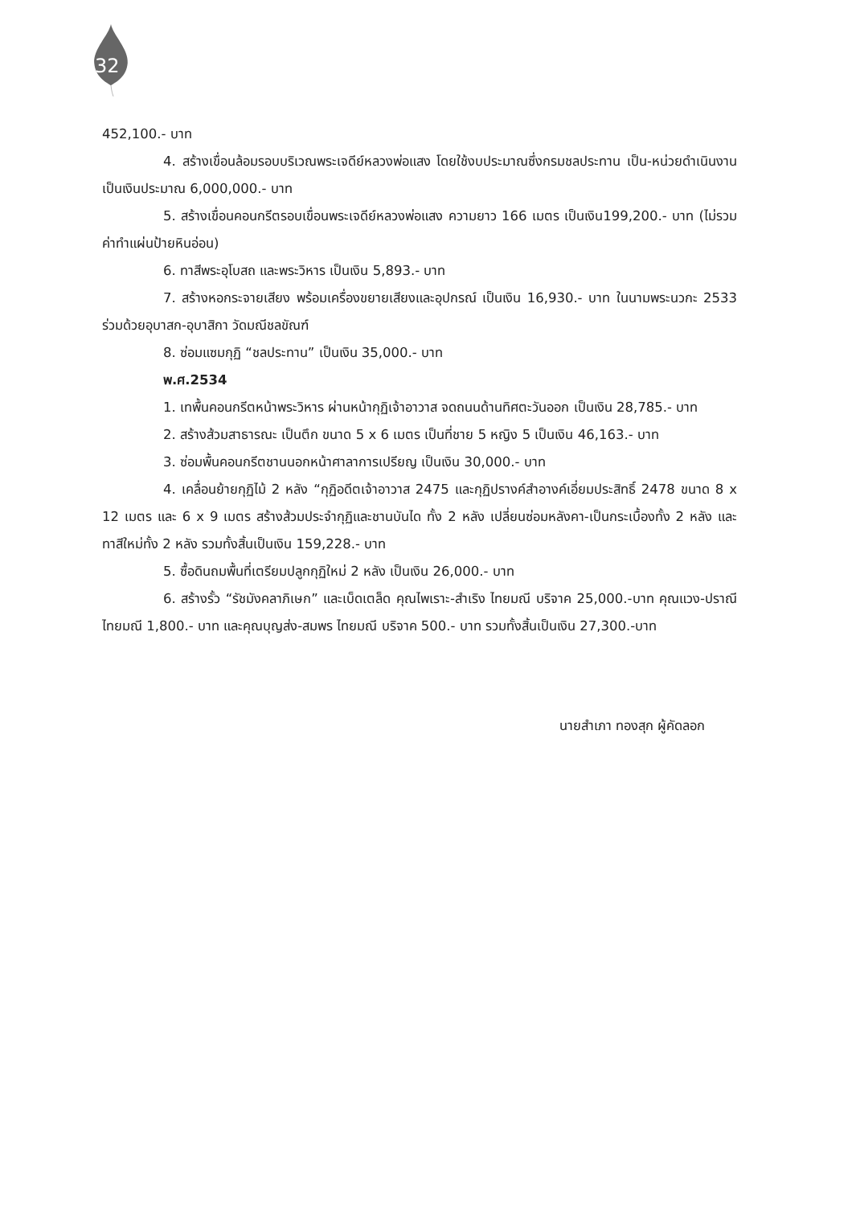32
452,100.- บาท
4. สร้างเขื่อนล้อมรอบบริเวณพระเจดีย์หลวงพ่อแสง โดยใช้งบประมาณซึ่งกรมชลประทาน เป็น-หน่วยดำเนินงาน เป็นเงินประมาณ 6,000,000.- บาท
5. สร้างเขื่อนคอนกรีตรอบเขื่อนพระเจดีย์หลวงพ่อแสง ความยาว 166 เมตร เป็นเงิน199,200.- บาท (ไม่รวมค่าทำแผ่นป้ายหินอ่อน)
6. ทาสีพระอุโบสถ และพระวิหาร เป็นเงิน 5,893.- บาท
7. สร้างหอกระจายเสียง พร้อมเครื่องขยายเสียงและอุปกรณ์ เป็นเงิน 16,930.- บาท ในนามพระนวกะ 2533 ร่วมด้วยอุบาสก-อุบาสิกา วัดมณีชลขัณฑ์
8. ซ่อมแซมกุฏิ “ชลประทาน” เป็นเงิน 35,000.- บาท
พ.ศ.2534
1. เทพื้นคอนกรีตหน้าพระวิหาร ผ่านหน้ากุฏิเจ้าอาวาส จดถนนด้านทิศตะวันออก เป็นเงิน 28,785.- บาท
2. สร้างส้วมสาธารณะ เป็นตึก ขนาด 5 x 6 เมตร เป็นที่ชาย 5 หญิง 5 เป็นเงิน 46,163.- บาท
3. ซ่อมพื้นคอนกรีตชานนอกหน้าศาลาการเปรียญ เป็นเงิน 30,000.- บาท
4. เคลื่อนย้ายกุฏิไม้ 2 หลัง “กุฏิอดีตเจ้าอาวาส 2475 และกุฏิปรางค์สำอางค์เอี่ยมประสิทธิ์ 2478 ขนาด 8 x 12 เมตร และ 6 x 9 เมตร สร้างส้วมประจำกุฏิและชานบันได ทั้ง 2 หลัง เปลี่ยนซ่อมหลังคา-เป็นกระเบื้องทั้ง 2 หลัง และทาสีใหม่ทั้ง 2 หลัง รวมทั้งสิ้นเป็นเงิน 159,228.- บาท
5. ซื้อดินถมพื้นที่เตรียมปลูกกุฏิใหม่ 2 หลัง เป็นเงิน 26,000.- บาท
6. สร้างรั้ว “รัชมังคลาภิเษก” และเบ็ดเตล็ด คุณไพเราะ-สำเริง ไทยมณี บริจาค 25,000.-บาท คุณแวง-ปราณี ไทยมณี 1,800.- บาท และคุณบุญส่ง-สมพร ไทยมณี บริจาค 500.- บาท รวมทั้งสิ้นเป็นเงิน 27,300.-บาท
นายสำเภา ทองสุก ผู้คัดลอก